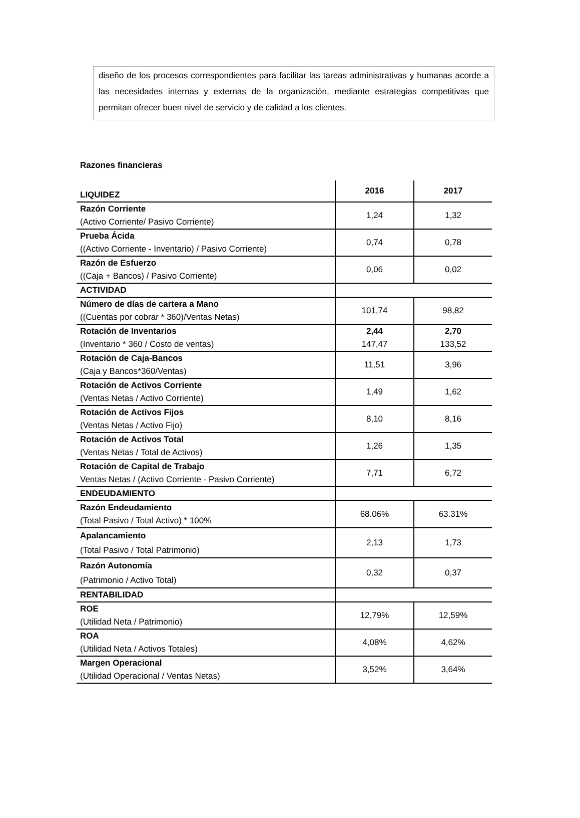diseño de los procesos correspondientes para facilitar las tareas administrativas y humanas acorde a las necesidades internas y externas de la organización, mediante estrategias competitivas que permitan ofrecer buen nivel de servicio y de calidad a los clientes.
Razones financieras
| LIQUIDEZ | 2016 | 2017 |
| Razón Corriente (Activo Corriente/ Pasivo Corriente) | 1,24 | 1,32 |
| Prueba Ácida ((Activo Corriente - Inventario) / Pasivo Corriente) | 0,74 | 0,78 |
| Razón de Esfuerzo ((Caja + Bancos) / Pasivo Corriente) | 0,06 | 0,02 |
| ACTIVIDAD | | |
| Número de días de cartera a Mano ((Cuentas por cobrar * 360)/Ventas Netas) | 101,74 | 98,82 |
| Rotación de Inventarios (Inventario * 360 / Costo de ventas) | 2,44 147,47 | 2,70 133,52 |
| Rotación de Caja-Bancos (Caja y Bancos*360/Ventas) | 11,51 | 3,96 |
| Rotación de Activos Corriente (Ventas Netas / Activo Corriente) | 1,49 | 1,62 |
| Rotación de Activos Fijos (Ventas Netas / Activo Fijo) | 8,10 | 8,16 |
| Rotación de Activos Total (Ventas Netas / Total de Activos) | 1,26 | 1,35 |
| Rotación de Capital de Trabajo Ventas Netas / (Activo Corriente - Pasivo Corriente) | 7,71 | 6,72 |
| ENDEUDAMIENTO | | |
| Razón Endeudamiento (Total Pasivo / Total Activo) * 100% | 68.06% | 63.31% |
| Apalancamiento (Total Pasivo / Total Patrimonio) | 2,13 | 1,73 |
| Razón Autonomía (Patrimonio / Activo Total) | 0,32 | 0,37 |
| RENTABILIDAD | | |
| ROE (Utilidad Neta / Patrimonio) | 12,79% | 12,59% |
| ROA (Utilidad Neta / Activos Totales) | 4,08% | 4,62% |
| Margen Operacional (Utilidad Operacional / Ventas Netas) | 3,52% | 3,64% |